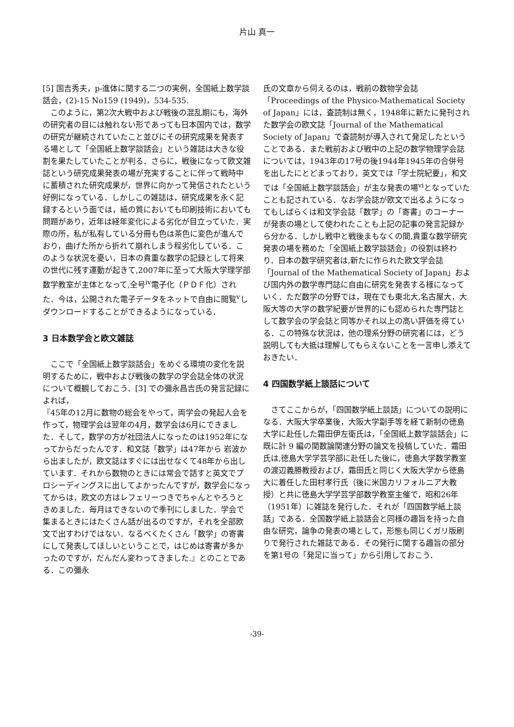片山 真一
[5] 国吉秀夫，p-進体に関する二つの実例，全国紙上数学談話会，(2)-15 No159 (1949)，534-535.
このように，第2次大戦中および戦後の混乱期にも，海外の研究者の目には触れない形であっても日本国内では，数学の研究が継続されていたこと並びにその研究成果を発表する場として「全国紙上数学談話会」という雑誌は大きな役割を果たしていたことが判る．さらに，戦後になって欧文雑誌という研究成果発表の場が充実することに伴って戦時中に蓄積された研究成果が，世界に向かって発信されたという好例になっている．しかしこの雑誌は，研究成果を永く記録するという面では，紙の質においても印刷技術においても問題があり，近年は経年変化による劣化が目立っていた．実際の所，私が私有している分冊も色は茶色に変色が進んでおり，曲げた所から折れて崩れしまう程劣化している．このような状況を憂い，日本の貴重な数学の記録として将来の世代に残す運動が起きて,2007年に至って大阪大学理学部数学教室が主体となって,全号<sup>iv</sup>電子化（ＰＤＦ化）された．今は，公開された電子データをネットで自由に閲覧<sup>v</sup>しダウンロードすることができるようになっている．
3 日本数学会と欧文雑誌
ここで「全国紙上数学談話会」をめぐる環境の変化を説明するために，戦中および戦後の数学の学会誌全体の状況について概観しておこう．[3] での彌永昌吉氏の発言記録によれば，
『45年の12月に数物の総会をやって，両学会の発起人会を作って，物理学会は翌年の4月，数学会は6月にできました．そして，数学の方が社団法人になったのは1952年になってからだったんです．和文誌「数学」は47年から 岩波から出ましたが，欧文誌はすぐには出せなくて48年から出しています．それから数物のときには常会で話すと英文でプロシーディングスに出してよかったんですが，数学会になってからは，欧文の方はレフェリーつきでちゃんとやろうときめました．毎月はできないので季刊にしました．学会で集まるときにはたくさん話が出るのですが，それを全部欧文で出すわけではない．なるべくたくさん「数学」の寄書にして発表してほしいということで，はじめは寄書が多かったのですが，だんだん変わってきました.』とのことである．この彌永
氏の文章から伺えるのは，戦前の数物学会誌「Proceedings of the Physico-Mathematical Society of Japan」には，査読制は無く，1948年に新たに発刊された数学会の欧文誌「Journal of the Mathematical Society of Japan」で査読制が導入されて発足したということである．また戦前および戦中の上記の数学物理学会誌については，1943年の17号の後1944年1945年の合併号を出したにとどまっており，英文では「学士院紀要」，和文では「全国紙上数学談話会」が主な発表の場<sup>vi</sup>となっていたことも記されている．なお学会誌が欧文で出るようになってもしばらくは和文学会誌「数学」の「寄書」のコーナーが発表の場として使われたことも上記の記事の発言記録から分かる．しかし戦中と戦後まもなくの間,貴重な数学研究発表の場を務めた「全国紙上数学談話会」の役割は終わり．日本の数学研究者は,新たに作られた欧文学会誌「Journal of the Mathematical Society of Japan」および国内外の数学専門誌に自由に研究を発表する様になっていく．ただ数学の分野では，現在でも東北大,名古屋大，大阪大等の大学の数学紀要が世界的にも認められた専門誌として数学会の学会誌と同等かそれ以上の高い評価を得ている．この特殊な状況は，他の理系分野の研究者には，どう説明しても大抵は理解してもらえないことを一言申し添えておきたい．
4 四国数学紙上談話について
さてここからが，「四国数学紙上談話」についての説明になる．大阪大学卒業後，大阪大学副手等を経て新制の徳島大学に赴任した霜田伊左衛氏は，「全国紙上数学談話会」に既に計 9 編の関数論関連分野の論文を投稿していた．霜田氏は,徳島大学学芸学部に赴任した後に，徳島大学数学教室の渡辺義勝教授および，霜田氏と同じく大阪大学から徳島大に着任した田村孝行氏（後に米国カリフォルニア大教授）と共に徳島大学学芸学部数学教室主催で，昭和26年（1951年）に雑誌を発行した．それが「四国数学紙上談話」である．全国数学紙上談話会と同様の趣旨を持った自由な研究，論争の発表の場として，形態も同じくガリ版刷りで発行された雑誌である．その発行に関する趣旨の部分を第1号の「発足に当って」から引用しておこう．
-39-